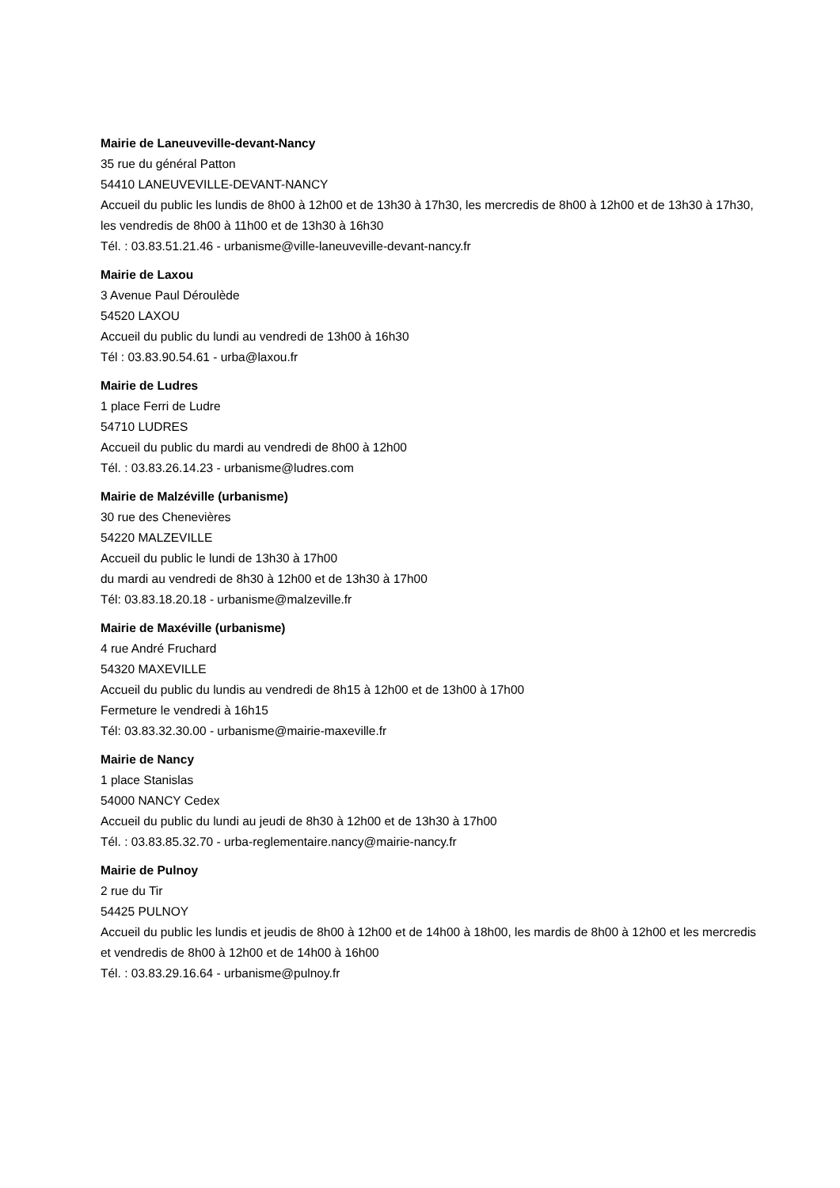Mairie de Laneuveville-devant-Nancy
35 rue du général Patton
54410 LANEUVEVILLE-DEVANT-NANCY
Accueil du public les lundis de 8h00 à 12h00 et de 13h30 à 17h30, les mercredis de 8h00 à 12h00 et de 13h30 à 17h30, les vendredis de 8h00 à 11h00 et de 13h30 à 16h30
Tél. : 03.83.51.21.46 - urbanisme@ville-laneuveville-devant-nancy.fr
Mairie de Laxou
3 Avenue Paul Déroulède
54520 LAXOU
Accueil du public du lundi au vendredi de 13h00 à 16h30
Tél : 03.83.90.54.61 - urba@laxou.fr
Mairie de Ludres
1 place Ferri de Ludre
54710 LUDRES
Accueil du public du mardi au vendredi de 8h00 à 12h00
Tél. : 03.83.26.14.23 - urbanisme@ludres.com
Mairie de Malzéville (urbanisme)
30 rue des Chenevières
54220 MALZEVILLE
Accueil du public le lundi de 13h30 à 17h00
du mardi au vendredi de 8h30 à 12h00 et de 13h30 à 17h00
Tél: 03.83.18.20.18 - urbanisme@malzeville.fr
Mairie de Maxéville (urbanisme)
4 rue André Fruchard
54320 MAXEVILLE
Accueil du public du lundis au vendredi de 8h15 à 12h00 et de 13h00 à 17h00
Fermeture le vendredi à 16h15
Tél: 03.83.32.30.00 - urbanisme@mairie-maxeville.fr
Mairie de Nancy
1 place Stanislas
54000 NANCY Cedex
Accueil du public du lundi au jeudi de 8h30 à 12h00 et de 13h30 à 17h00
Tél. : 03.83.85.32.70 - urba-reglementaire.nancy@mairie-nancy.fr
Mairie de Pulnoy
2 rue du Tir
54425 PULNOY
Accueil du public les lundis et jeudis de 8h00 à 12h00 et de 14h00 à 18h00, les mardis de 8h00 à 12h00 et les mercredis et vendredis de 8h00 à 12h00 et de 14h00 à 16h00
Tél. : 03.83.29.16.64 - urbanisme@pulnoy.fr